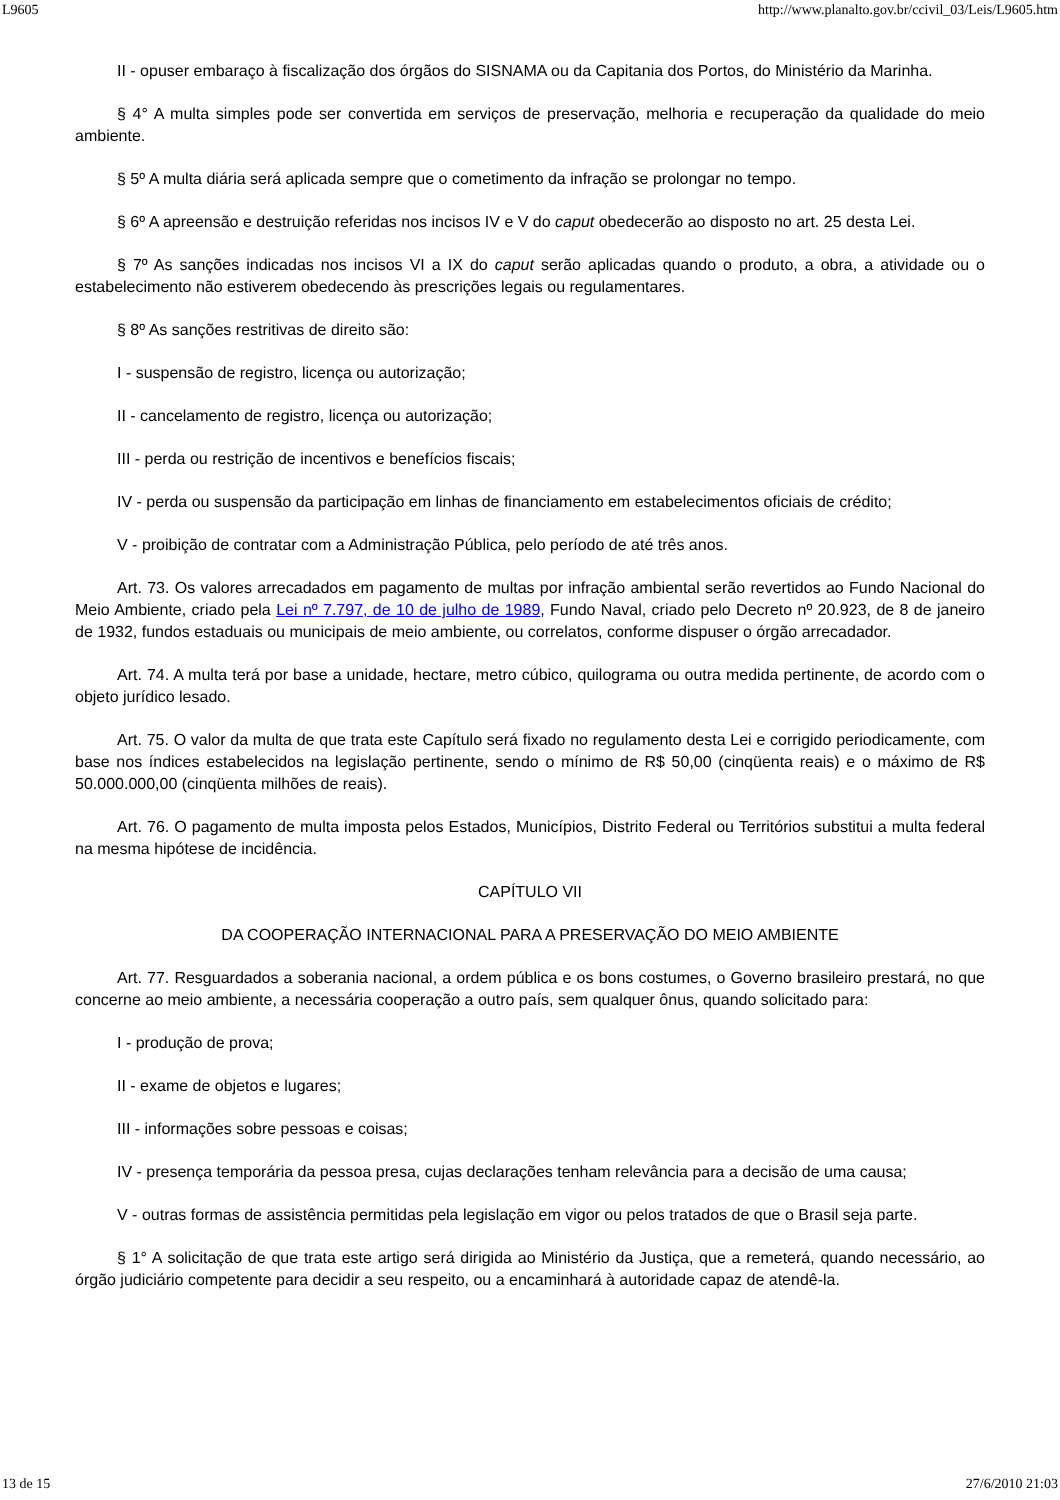L9605 http://www.planalto.gov.br/ccivil_03/Leis/L9605.htm
II - opuser embaraço à fiscalização dos órgãos do SISNAMA ou da Capitania dos Portos, do Ministério da Marinha.
§ 4° A multa simples pode ser convertida em serviços de preservação, melhoria e recuperação da qualidade do meio ambiente.
§ 5º A multa diária será aplicada sempre que o cometimento da infração se prolongar no tempo.
§ 6º A apreensão e destruição referidas nos incisos IV e V do caput obedecerão ao disposto no art. 25 desta Lei.
§ 7º As sanções indicadas nos incisos VI a IX do caput serão aplicadas quando o produto, a obra, a atividade ou o estabelecimento não estiverem obedecendo às prescrições legais ou regulamentares.
§ 8º As sanções restritivas de direito são:
I - suspensão de registro, licença ou autorização;
II - cancelamento de registro, licença ou autorização;
III - perda ou restrição de incentivos e benefícios fiscais;
IV - perda ou suspensão da participação em linhas de financiamento em estabelecimentos oficiais de crédito;
V - proibição de contratar com a Administração Pública, pelo período de até três anos.
Art. 73. Os valores arrecadados em pagamento de multas por infração ambiental serão revertidos ao Fundo Nacional do Meio Ambiente, criado pela Lei nº 7.797, de 10 de julho de 1989, Fundo Naval, criado pelo Decreto nº 20.923, de 8 de janeiro de 1932, fundos estaduais ou municipais de meio ambiente, ou correlatos, conforme dispuser o órgão arrecadador.
Art. 74. A multa terá por base a unidade, hectare, metro cúbico, quilograma ou outra medida pertinente, de acordo com o objeto jurídico lesado.
Art. 75. O valor da multa de que trata este Capítulo será fixado no regulamento desta Lei e corrigido periodicamente, com base nos índices estabelecidos na legislação pertinente, sendo o mínimo de R$ 50,00 (cinqüenta reais) e o máximo de R$ 50.000.000,00 (cinqüenta milhões de reais).
Art. 76. O pagamento de multa imposta pelos Estados, Municípios, Distrito Federal ou Territórios substitui a multa federal na mesma hipótese de incidência.
CAPÍTULO VII
DA COOPERAÇÃO INTERNACIONAL PARA A PRESERVAÇÃO DO MEIO AMBIENTE
Art. 77. Resguardados a soberania nacional, a ordem pública e os bons costumes, o Governo brasileiro prestará, no que concerne ao meio ambiente, a necessária cooperação a outro país, sem qualquer ônus, quando solicitado para:
I - produção de prova;
II - exame de objetos e lugares;
III - informações sobre pessoas e coisas;
IV - presença temporária da pessoa presa, cujas declarações tenham relevância para a decisão de uma causa;
V - outras formas de assistência permitidas pela legislação em vigor ou pelos tratados de que o Brasil seja parte.
§ 1° A solicitação de que trata este artigo será dirigida ao Ministério da Justiça, que a remeterá, quando necessário, ao órgão judiciário competente para decidir a seu respeito, ou a encaminhará à autoridade capaz de atendê-la.
13 de 15 27/6/2010 21:03